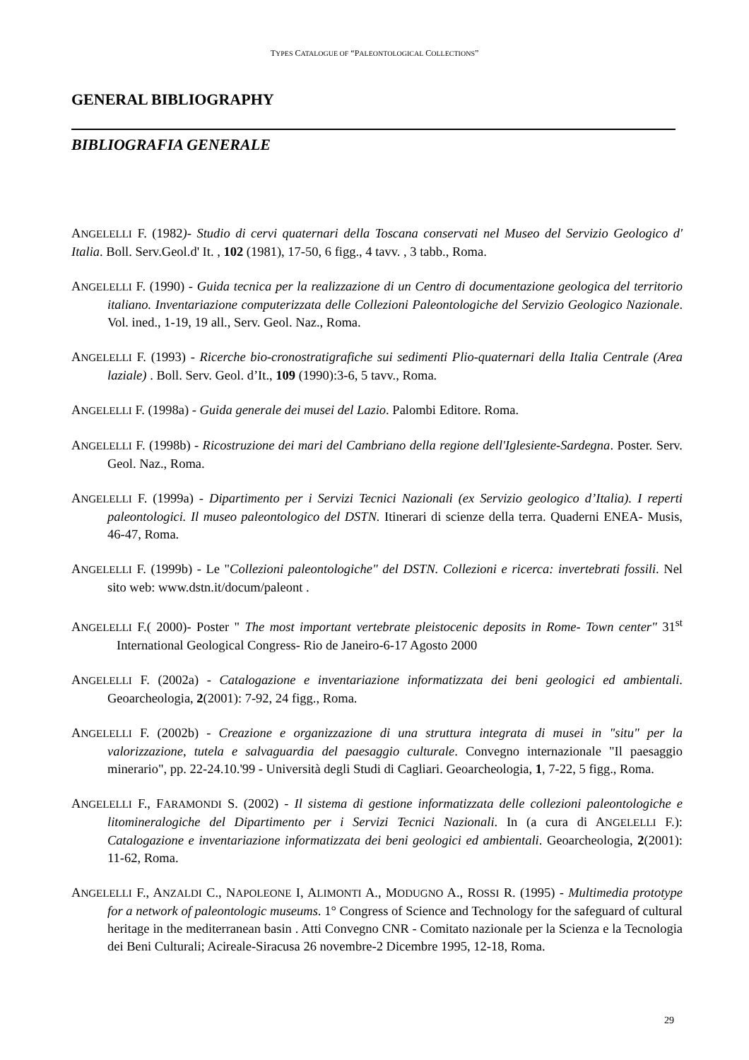TYPES CATALOGUE OF “PALEONTOLOGICAL COLLECTIONS”
GENERAL BIBLIOGRAPHY
BIBLIOGRAFIA GENERALE
ANGELELLI F. (1982)- Studio di cervi quaternari della Toscana conservati nel Museo del Servizio Geologico d' Italia. Boll. Serv.Geol.d' It. , 102 (1981), 17-50, 6 figg., 4 tavv. , 3 tabb., Roma.
ANGELELLI F. (1990) - Guida tecnica per la realizzazione di un Centro di documentazione geologica del territorio italiano. Inventariazione computerizzata delle Collezioni Paleontologiche del Servizio Geologico Nazionale. Vol. ined., 1-19, 19 all., Serv. Geol. Naz., Roma.
ANGELELLI F. (1993) - Ricerche bio-cronostratigrafiche sui sedimenti Plio-quaternari della Italia Centrale (Area laziale) . Boll. Serv. Geol. d’It., 109 (1990):3-6, 5 tavv., Roma.
ANGELELLI F. (1998a) - Guida generale dei musei del Lazio. Palombi Editore. Roma.
ANGELELLI F. (1998b) - Ricostruzione dei mari del Cambriano della regione dell'Iglesiente-Sardegna. Poster. Serv. Geol. Naz., Roma.
ANGELELLI F. (1999a) - Dipartimento per i Servizi Tecnici Nazionali (ex Servizio geologico d’Italia). I reperti paleontologici. Il museo paleontologico del DSTN. Itinerari di scienze della terra. Quaderni ENEA- Musis, 46-47, Roma.
ANGELELLI F. (1999b) - Le "Collezioni paleontologiche" del DSTN. Collezioni e ricerca: invertebrati fossili. Nel sito web: www.dstn.it/docum/paleont .
ANGELELLI F.( 2000)- Poster " The most important vertebrate pleistocenic deposits in Rome- Town center" 31<sup>st</sup> International Geological Congress- Rio de Janeiro-6-17 Agosto 2000
ANGELELLI F. (2002a) - Catalogazione e inventariazione informatizzata dei beni geologici ed ambientali. Geoarcheologia, 2(2001): 7-92, 24 figg., Roma.
ANGELELLI F. (2002b) - Creazione e organizzazione di una struttura integrata di musei in "situ" per la valorizzazione, tutela e salvaguardia del paesaggio culturale. Convegno internazionale "Il paesaggio minerario", pp. 22-24.10.'99 - Università degli Studi di Cagliari. Geoarcheologia, 1, 7-22, 5 figg., Roma.
ANGELELLI F., FARAMONDI S. (2002) - Il sistema di gestione informatizzata delle collezioni paleontologiche e litomineralogiche del Dipartimento per i Servizi Tecnici Nazionali. In (a cura di ANGELELLI F.): Catalogazione e inventariazione informatizzata dei beni geologici ed ambientali. Geoarcheologia, 2(2001): 11-62, Roma.
ANGELELLI F., ANZALDI C., NAPOLEONE I, ALIMONTI A., MODUGNO A., ROSSI R. (1995) - Multimedia prototype for a network of paleontologic museums. 1° Congress of Science and Technology for the safeguard of cultural heritage in the mediterranean basin . Atti Convegno CNR - Comitato nazionale per la Scienza e la Tecnologia dei Beni Culturali; Acireale-Siracusa 26 novembre-2 Dicembre 1995, 12-18, Roma.
29